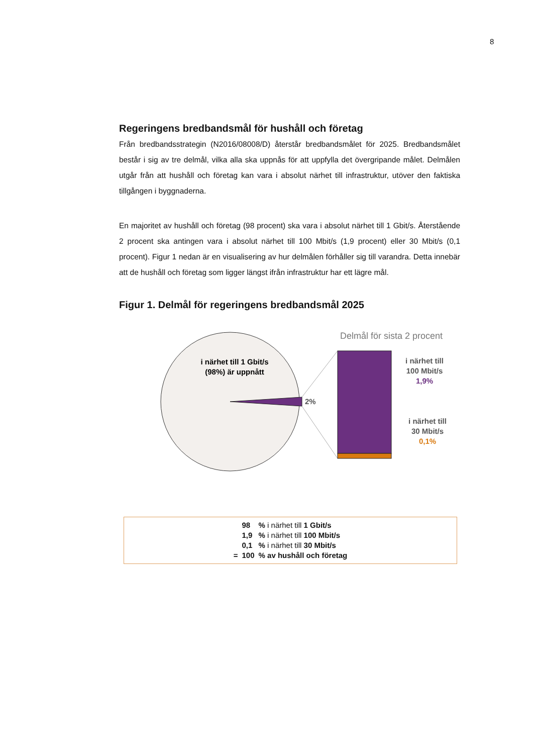8
Regeringens bredbandsmål för hushåll och företag
Från bredbandsstrategin (N2016/08008/D) återstår bredbandsmålet för 2025. Bredbandsmålet består i sig av tre delmål, vilka alla ska uppnås för att uppfylla det övergripande målet. Delmålen utgår från att hushåll och företag kan vara i absolut närhet till infrastruktur, utöver den faktiska tillgången i byggnaderna.
En majoritet av hushåll och företag (98 procent) ska vara i absolut närhet till 1 Gbit/s. Återstående 2 procent ska antingen vara i absolut närhet till 100 Mbit/s (1,9 procent) eller 30 Mbit/s (0,1 procent). Figur 1 nedan är en visualisering av hur delmålen förhåller sig till varandra. Detta innebär att de hushåll och företag som ligger längst ifrån infrastruktur har ett lägre mål.
Figur 1. Delmål för regeringens bredbandsmål 2025
i närhet till 1 Gbit/s
(98%) är uppnått
2%
Delmål för sista 2 procent
i närhet till
100 Mbit/s
1,9%
i närhet till
30 Mbit/s
0,1%
| | 98 | % i närhet till 1 Gbit/s |
| | 1,9 | % i närhet till 100 Mbit/s |
| | 0,1 | % i närhet till 30 Mbit/s |
| = | 100 | % av hushåll och företag |